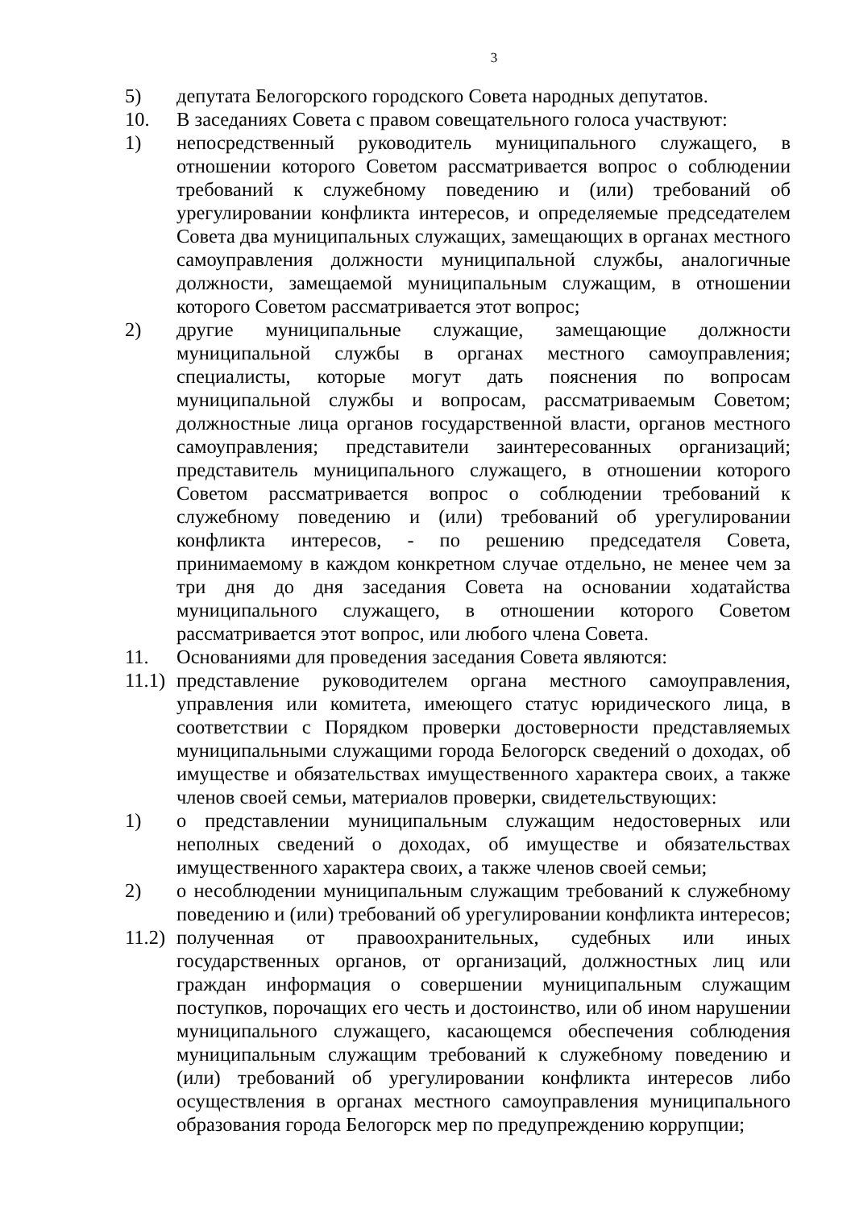3
5) депутата Белогорского городского Совета народных депутатов.
10. В заседаниях Совета с правом совещательного голоса участвуют:
1) непосредственный руководитель муниципального служащего, в отношении которого Советом рассматривается вопрос о соблюдении требований к служебному поведению и (или) требований об урегулировании конфликта интересов, и определяемые председателем Совета два муниципальных служащих, замещающих в органах местного самоуправления должности муниципальной службы, аналогичные должности, замещаемой муниципальным служащим, в отношении которого Советом рассматривается этот вопрос;
2) другие муниципальные служащие, замещающие должности муниципальной службы в органах местного самоуправления; специалисты, которые могут дать пояснения по вопросам муниципальной службы и вопросам, рассматриваемым Советом; должностные лица органов государственной власти, органов местного самоуправления; представители заинтересованных организаций; представитель муниципального служащего, в отношении которого Советом рассматривается вопрос о соблюдении требований к служебному поведению и (или) требований об урегулировании конфликта интересов, - по решению председателя Совета, принимаемому в каждом конкретном случае отдельно, не менее чем за три дня до дня заседания Совета на основании ходатайства муниципального служащего, в отношении которого Советом рассматривается этот вопрос, или любого члена Совета.
11. Основаниями для проведения заседания Совета являются:
11.1)
представление руководителем органа местного самоуправления, управления или комитета, имеющего статус юридического лица, в соответствии с Порядком проверки достоверности представляемых муниципальными служащими города Белогорск сведений о доходах, об имуществе и обязательствах имущественного характера своих, а также членов своей семьи, материалов проверки, свидетельствующих:
1) о представлении муниципальным служащим недостоверных или неполных сведений о доходах, об имуществе и обязательствах имущественного характера своих, а также членов своей семьи;
2) о несоблюдении муниципальным служащим требований к служебному поведению и (или) требований об урегулировании конфликта интересов;
11.2)
полученная от правоохранительных, судебных или иных государственных органов, от организаций, должностных лиц или граждан информация о совершении муниципальным служащим поступков, порочащих его честь и достоинство, или об ином нарушении муниципального служащего, касающемся обеспечения соблюдения муниципальным служащим требований к служебному поведению и (или) требований об урегулировании конфликта интересов либо осуществления в органах местного самоуправления муниципального образования города Белогорск мер по предупреждению коррупции;